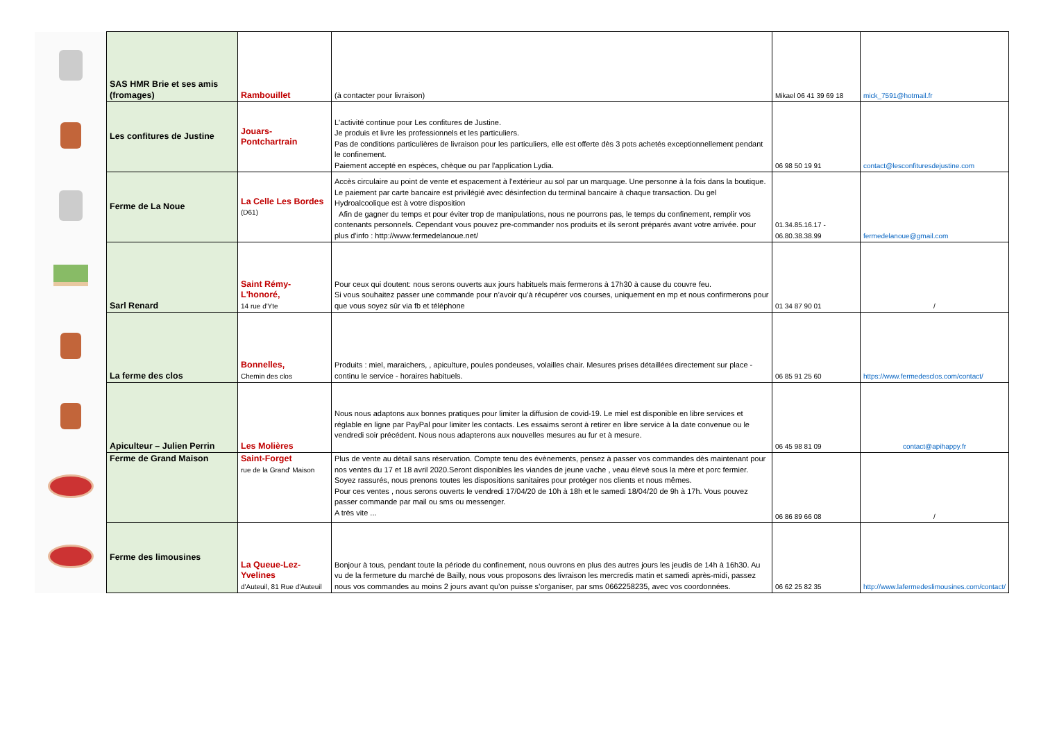| | SAS HMR Brie et ses amis (fromages) | Rambouillet | (à contacter pour livraison) | Mikael 06 41 39 69 18 | mick_7591@hotmail.fr |
| | Les confitures de Justine | Jouars-Pontchartrain | L'activité continue pour Les confitures de Justine. Je produis et livre les professionnels et les particuliers. Pas de conditions particulières de livraison pour les particuliers, elle est offerte dès 3 pots achetés exceptionnellement pendant le confinement. Paiement accepté en espèces, chèque ou par l'application Lydia. | 06 98 50 19 91 | contact@lesconfituresdejustine.com |
| | Ferme de La Noue | La Celle Les Bordes (D61) | Accès circulaire au point de vente et espacement à l'extérieur au sol par un marquage. Une personne à la fois dans la boutique. Le paiement par carte bancaire est privilégié avec désinfection du terminal bancaire à chaque transaction. Du gel Hydroalcoolique est à votre disposition Afin de gagner du temps et pour éviter trop de manipulations, nous ne pourrons pas, le temps du confinement, remplir vos contenants personnels. Cependant vous pouvez pre-commander nos produits et ils seront préparés avant votre arrivée. pour plus d'info : http://www.fermedelanoue.net/ | 01.34.85.16.17 - 06.80.38.38.99 | fermedelanoue@gmail.com |
| | Sarl Renard | Saint Rémy-L'honoré, 14 rue d'Yte | Pour ceux qui doutent: nous serons ouverts aux jours habituels mais fermerons à 17h30 à cause du couvre feu. Si vous souhaitez passer une commande pour n’avoir qu’à récupérer vos courses, uniquement en mp et nous confirmerons pour que vous soyez sûr via fb et téléphone | 01 34 87 90 01 | / |
| | La ferme des clos | Bonnelles, Chemin des clos | Produits : miel, maraichers, , apiculture, poules pondeuses, volailles chair. Mesures prises détaillées directement sur place - continu le service - horaires habituels. | 06 85 91 25 60 | https://www.fermedesclos.com/contact/ |
| | Apiculteur – Julien Perrin | Les Molières | Nous nous adaptons aux bonnes pratiques pour limiter la diffusion de covid-19. Le miel est disponible en libre services et réglable en ligne par PayPal pour limiter les contacts. Les essaims seront à retirer en libre service à la date convenue ou le vendredi soir précédent. Nous nous adapterons aux nouvelles mesures au fur et à mesure. | 06 45 98 81 09 | contact@apihappy.fr |
| | Ferme de Grand Maison | Saint-Forget rue de la Grand' Maison | Plus de vente au détail sans réservation. Compte tenu des évènements, pensez à passer vos commandes dès maintenant pour nos ventes du 17 et 18 avril 2020.Seront disponibles les viandes de jeune vache , veau élevé sous la mère et porc fermier. Soyez rassurés, nous prenons toutes les dispositions sanitaires pour protéger nos clients et nous mêmes. Pour ces ventes , nous serons ouverts le vendredi 17/04/20 de 10h à 18h et le samedi 18/04/20 de 9h à 17h. Vous pouvez passer commande par mail ou sms ou messenger. A très vite ... | 06 86 89 66 08 | / |
| | Ferme des limousines | La Queue-Lez-Yvelines d'Auteuil, 81 Rue d'Auteuil | Bonjour à tous, pendant toute la période du confinement, nous ouvrons en plus des autres jours les jeudis de 14h à 16h30. Au vu de la fermeture du marché de Bailly, nous vous proposons des livraison les mercredis matin et samedi après-midi, passez nous vos commandes au moins 2 jours avant qu’on puisse s’organiser, par sms 0662258235, avec vos coordonnées. | 06 62 25 82 35 | http://www.lafermedeslimousines.com/contact/ |